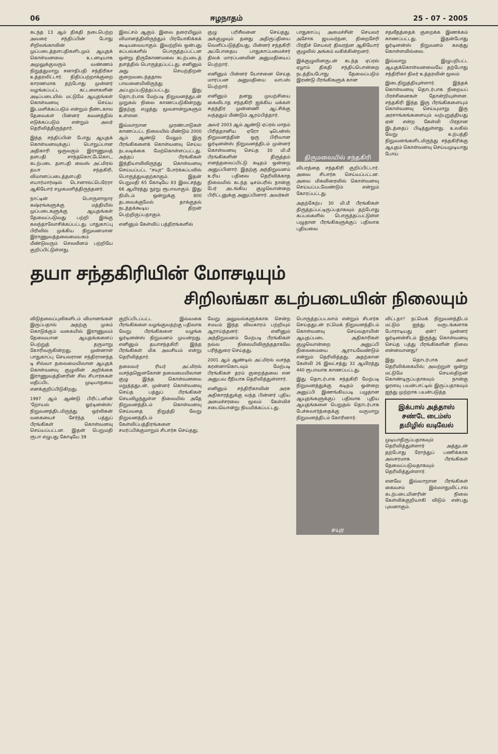06 ஈழநாதம் 25 - 07 - 2005
கடந்த 13 ஆம் திகதி நடைபெற்ற அவரை சந்திப்பின் போது சிறிலங்காவின் முப்படைத்தளபதிகளிடமும் ஆயுதக் கொள்வனவை உடனடியாக அமுலுக்குவரும் வண்ணம் நிறுத்துமாறு சனாதிபதி சந்திரிகா உத்தரவிட்டார். நிதிப்பற்றாக்குறை காரணமாக தற்போது முன்னர் வழங்கப்பட்ட கட்டளைகளின் அடிப்படையில் மட்டுமே ஆயுதங்கள் கொள்வனவு செய்ய இடமளிக்கப்படும் என்றும் நீண்டகால தேவைகள் பின்னர் கவனத்தில் எடுக்கப்படும் என்றும் அவர் தெரிவித்திருந்தார்.
இந்த சந்திப்பின் போது ஆயுதக் கொள்வனவுக்குப் பொறுப்பான அதிகாரி ஒருவரும் இராணுவத் தளபதி சாந்தகொட்டேகொட, கடற்படை தளபதி வைஸ் அட்மிரல் தயா சந்தகிரி, விமானப்படைத்தளபதி எயார்மார்ஷல் டொனால்ட்பெரேரா ஆகியோர் சமுகமளித்திருந்தனர்.
நாட்டின் பொருளாதார கஷ்ரங்களுக்கு மத்தியில் முப்படைகளுக்கு ஆயுதங்கள் தேவைப்படுவது பற்றி இங்கு கலந்தாலோசிக்கப்பட்டது. பாதுகாப்பு பிரிவில் முக்கிய நிறுவனமான இராணுவத்தலைமையகம் மீண்டுவரும் செலவீனம் பற்றியே குறிப்பிட்டுள்ளது.
இலட்சம் ஆகும். இவை தரையிலும் விமானத்திலிருந்தும் பிரயோகிக்கக் கூடியவையாகும். இவற்றில் ஒன்பது கப்பல்களில் பொருத்தப்பட்டன ஒன்று திருகோணமலை கடற்படைத் தளத்தில் பொருத்தப்பட்டது. எனினும் அது செயற்திறன் குறைவடைந்ததால பாவனையிலிருந்து அப்புறப்படுத்தப்பட்டது. இது தொடர்பாக மேற்படி நிறுவனத்துடன் முறுகல் நிலை காணப்படுகின்றது இதற்கு எழுத்து மூலசான்றுகளும் உள்ளன.
இவ்வாறான முரண்பாடுகள் காணப்பட்ட நிலையில் மீண்டும் 2000 ஆம் ஆண்டு மேலும் இரு பீரங்கிகளைக் கொள்வனவு செய்ய நடவடிக்கை மேற்கொள்ளப்பட்டது. அந்தப் பீரங்கிகள் இந்தியாவிலிருந்து கொள்வனவு செய்யப்பட்ட "சயுர" போர்க்கப்பலில் பொருத்துவதற்காகும். இதன் பெறுமதி 65 கோடியே 83 இலட்சத்து 66 ஆயிரத்து நூறு ரூபாவாகும். இது நிமிடம் ஒன்றுக்கு 800 தடவைக்குமேல் தாக்குதல் நடத்தக்கூடிய திறன் பெற்றிருப்பதாகும்.
எனினும் கேள்விப் பத்திரங்களில்
குழு பரிசீலனை செய்தது. அக்குழுவும் தனது அதிருப்தியை வெளிப்படுத்தியது. பின்னர் சந்தகிரி அப்போதைய பாதுகாப்பமைச்சர் திலக் மாரப்பனவின் அனுமதியைப் பெற்றார்.
எனினும் பின்னர் யோசனை செய்த மாரப்பன அனுமதியை வாபஸ் பெற்றார்.
எனினும் தனது முயற்சியை கைவிடாத சந்தகிரி ஐக்கிய மக்கள் சுதந்திர முன்னணி ஆட்சிக்கு வந்ததும் மீண்டும் ஆரம்பித்தார்.
அவர் 2003 ஆம் ஆண்டு ஏப்ரல் மாதம் பிரித்தானிய ஏரோ டிபென்ஸ் நிறுவனத்தின் ஒரு பிரிவான ஓர்டினன்ஸ் நிறுவனத்திடம் முன்னர் கொள்வனவு செய்த 30 மி.மீ பீரங்கிகளின் திருத்தம் எனத்தலைப்பிட்டு கடிதம் ஒன்றை அனுப்பினார். இதற்கு அந்நிறுவனம் உரிய பதிலை தெரிவிக்காத நிலையில் கடந்த டிசம்பரில் நான்கு பேர் அடங்கிய குழுவொன்றை பிரிட்டனுக்கு அனுப்பினார். அவர்கள்
பாதுகாப்பு அமைச்சின் செயலர் அசோக ஜயவர்தன, திறைசேரி பிரதிச் செயலர் திவரத்ன ஆகியோர் குழுவில் அங்கம் வகிக்கின்றனர்.
இக்குழுவினருடன் கடந்த ஏப்ரல் ஏழாம் திகதி சந்திப்பொன்றை நடத்தியபோது தேவைப்படும் இரண்டு பீரங்கிகளுக் கான
திருமலையில் சந்தகிரி
விபரத்தை சந்தகிரி குறிப்பிட்டார். அவை சிபார்சு செய்யப்பட்டன. அவை மிகவிரைவில் கொள்வனவு செய்யப்படவேண்டும் என்றும் கோரப்பட்டது.
அதற்கேற்ப 30 மி.மீ பீரங்கிகள் திருத்தப்பட்டிருப்பதாகவும் தற்போது கப்பல்களில் பொருத்தப்பட்டுள்ள பழுதான பீரங்கிகளுக்குப் பதிலாக புதியவை
சதவீதத்தைக் குறைக்க இணக்கம் காணப்பட்டது. இதன்போது ஓர்டினன்ஸ் நிறுவனம் கலந்து கொள்ளவில்லை.
இவ்வாறு இழுபறிபட்ட ஆயுதக்கொள்வனவையே தற்போது சந்திரிகா திடீர் உத்தரவின் மூலம்
இடைநிறுத்தியுள்ளார். இந்தக் கொள்வனவு தொடர்பாக நிறையப் பிரச்சினைகள் தோன்றியுள்ளன. சந்தகிரி இந்த இரு பீரங்கிகளையும் கொள்வனவு செய்யுமாறு இரு அரசாங்கங்களையும் வற்புறுத்தியது ஏன் என்ற கேள்வி பிரதான இடத்தைப் பிடித்துள்ளது. உலகில் வேறு உற்பத்தி நிறுவனங்களிடமிருந்து சந்தகிரிக்கு ஆயுதம் கொள்வனவு செய்யமுடியாது போய்
தயா சந்தகிரியின் மோசடியும்
சிறிலங்கா கடற்படையின் நிலையும்
விடுதலைப்புலிகளிடம் விமானங்கள் இருப்பதால் அதற்கு முகம் கொடுக்கும் வகையில் இராணுவம் தேவையான ஆயுதங்களைப் பெற்றுத் தருமாறு கோரிவருகின்றது. முன்னாள் பாதுகாப்பு செயலரான சந்திரானந்த டி சில்வா தலைமையிலான ஆயுதக் கொள்வனவு குழுவின் அறிக்கை இராணுவத்தினரின் சில சிபார்சுகள் மதிப்பிட முடியாதவை எனக்குறிப்பிடுகிறது.
1997 ஆம் ஆண்டு பிரிட்டனின் 'றோயல் ஓர்டினன்ஸ்' நிறுவனத்திடமிருந்து ஒர்லிகன் வகையைச் சேர்ந்த பத்துப் பீரங்கிகள் கொள்வனவு செய்யப்பட்டன. இதன் பெறுமதி ரூபா எழுபது கோடியே 39
குறிப்பிடப்பட்ட இவ்வகை பீரங்கிகளை வழங்குவதற்கு பதிலாக வேறு பீரங்கிகளை வழங்க ஓர்டினன்ஸ் நிறுவனம் முயன்றது. எனினும் தயாசந்தகிரி இந்த பீரங்கிகள் மிக அவசியம் என்று தெரிவித்தார்.
தலைவர் ரியர் அட்மிரல் வசந்தஜெனகோன் தலைமையிலான குழு இந்த கொள்வனவை மறுத்ததுடன், முன்னர் கொள்வனவு செய்த பத்துப் பீரங்கிகள் செயலிழந்துள்ள நிலையில் அதே நிறுவனத்திடம் கொள்வனவு செய்வதை நிறுத்தி வேறு நிறுவனத்திடம் கேள்விப்பத்திரங்களை சமர்ப்பிக்குமாறும் சிபார்சு செய்தது.
வேறு அலுவல்களுக்காக சென்ற சமயம் இந்த விவகாரம் பற்றியும் ஆராய்ந்தனர். எனினும் அந்நிறுவனம் மேற்படி பீரங்கிகள் நல்ல நிலையிலிருந்ததாகவே பரிந்துரை செய்தது.
2001 ஆம் ஆண்டில் அட்மிரல் வசந்த கரன்னாகொடவும் மேற்படி பீரங்கிகள் தரம் குறைந்தவை என அனுபவ ரீதியாக தெரிவித்துள்ளார்.
எனினும் சந்திரிகாவின் அரசு அதிகாரத்துக்கு வந்த பின்னர் புதிய அமைச்சரவை மூலம் கேள்விச் சபையொன்று நியமிக்கப்பட்டது.
பொருத்தப்படலாம் என்றும் சிபார்சு செய்ததுடன் ரட்மெக் நிறுவனத்திடம் கொள்வனவு செய்வதாயின் ஆயுதப்படை அதிகாரிகள் குழுவொன்றை அனுப்பி நிலைமையை ஆராயவேண்டும் என்றும் தெரிவித்தது. அதற்கான கேள்வி 26 இலட்சத்து 32 ஆயிரத்து 440 ரூபாவாக காணப்பட்டது.
இது தொடர்பாக சந்தகிரி மேற்படி நிறுவனத்துக்கு கடிதம் ஒன்றை அனுப்பி இணங்கியபடி பழுதான ஆயுதங்களுக்குப் பதிலாக புதிய ஆயுதங்களை பெறுதல் தொடர்பாக பேச்சுவார்த்தைக்கு வருமாறு நிறுவனத்திடம் கோரினார்.
சயுர
விட்டதா? நட்மெக் நிறுவனத்திடம் மட்டும் ஐந்து வருடங்களாக போராடியது ஏன்? முன்னர் ஓர்டினன்சிடம் இருந்து கொள்வனவு செய்த பத்து பீரங்கிகளின் நிலை என்னவானது?
இது தொடர்பாக அவர் தெரிவிக்கையில்; அவற்றுள் ஒன்று மட்டுமே செயல்திறன் கொண்டிருப்பதாகவும் நான்கு ஓரளவு பயன்பாட்டில் இருப்பதாகவும் ஐந்து முற்றாக பயன்படுத்த
இக்பால் அத்தாஸ்
சண்டே டைம்ஸ்
தமிழில் வடிவேல்
முடியாதிருப்பதாகவும் தெரிவித்துள்ளார் அத்துடன் தற்போது ரோந்துப் பணிக்காக அவசரமாக பீரங்கிகள் தேவைப்படுவதாகவும் தெரிவித்துள்ளார்.
எனவே இவ்வாறான பீரங்கிகள் கைவசம் இல்லாதுவிட்டால் கடற்படையினரின் நிலை கேள்விக்குறியாகி விடும் என்பது புலனாகும்.